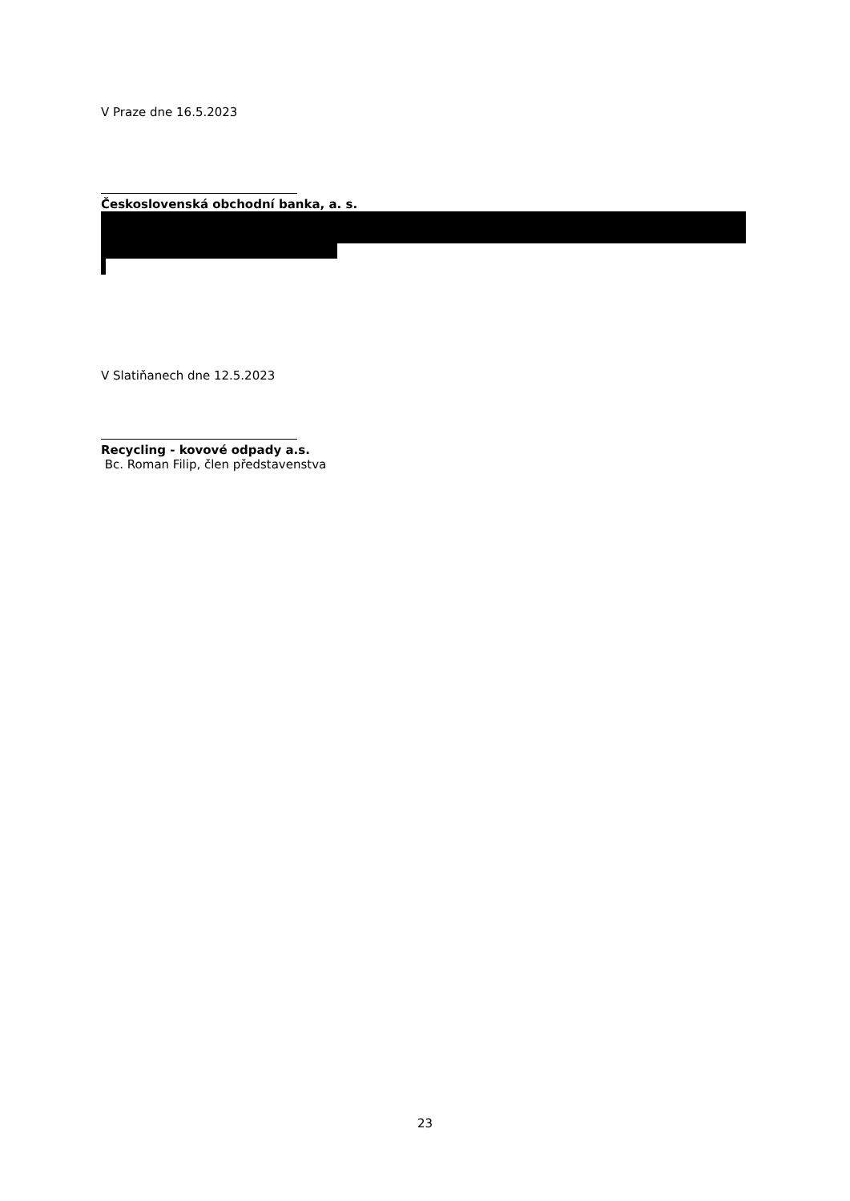V Praze dne 16.5.2023
Československá obchodní banka, a. s.
V Slatiňanech dne 12.5.2023
Recycling - kovové odpady a.s.
Bc. Roman Filip, člen představenstva
23